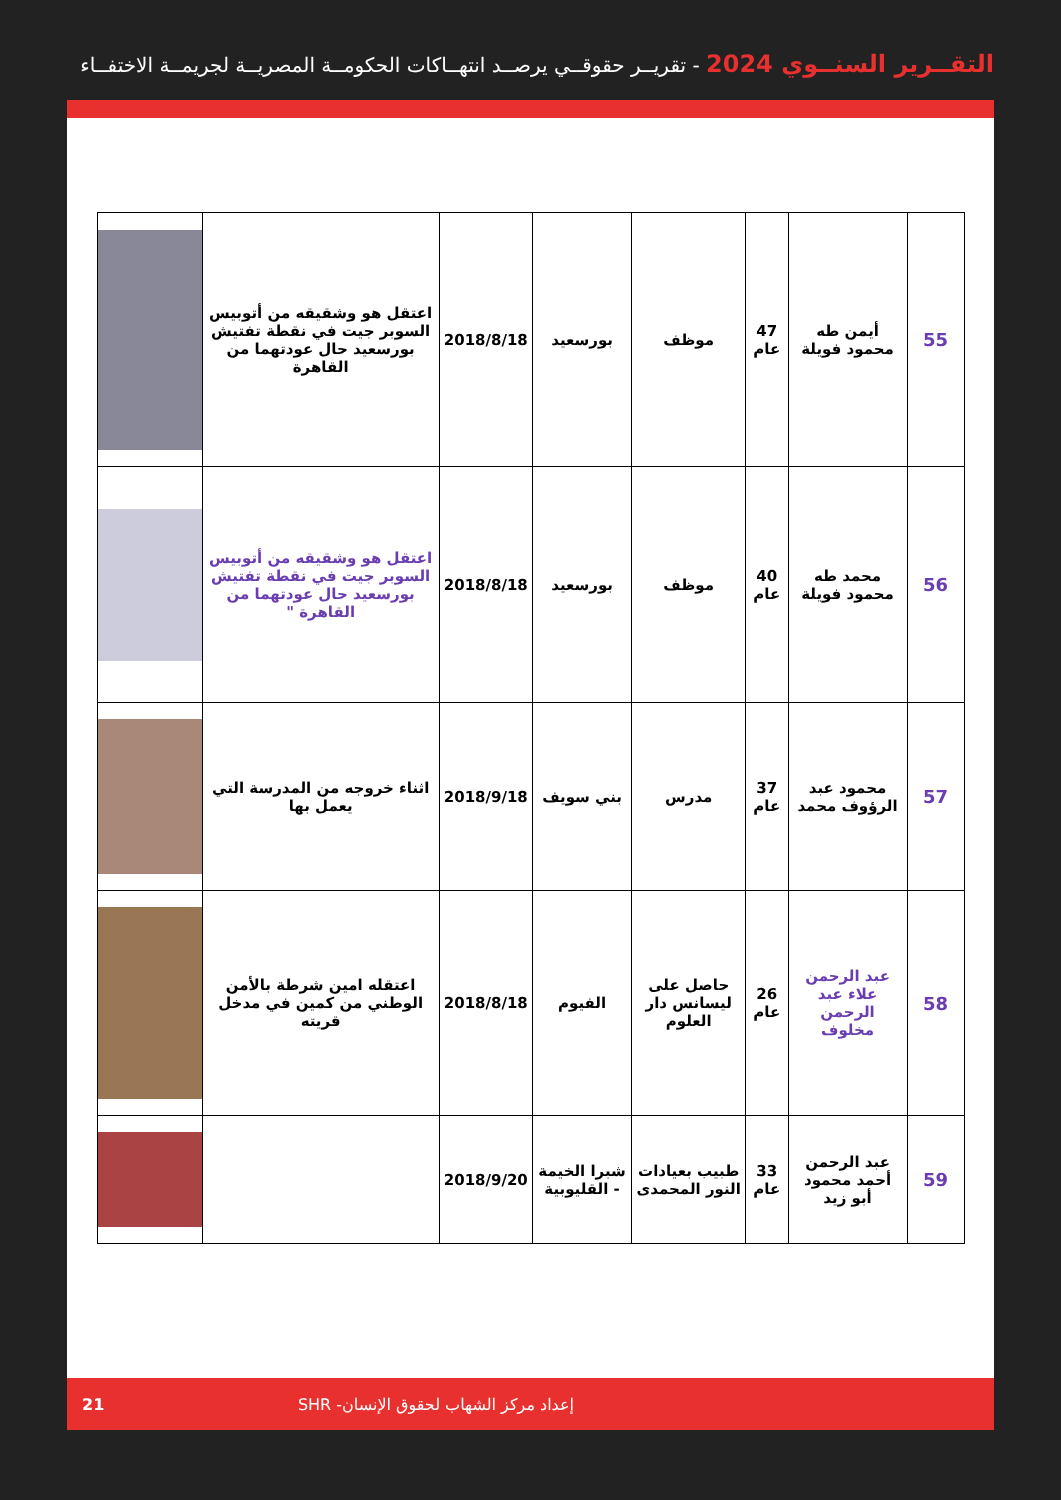التقــرير السنــوي 2024 - تقريــر حقوقــي يرصــد انتهــاكات الحكومــة المصريــة لجريمــة الاختفــاء
| 55 | أيمن طه محمود فويلة | 47 عام | موظف | بورسعيد | 2018/8/18 | اعتقل هو وشقيقه من أتوبيس السوبر جيت في نقطة تفتيش بورسعيد حال عودتهما من القاهرة | |
| 56 | محمد طه محمود فويلة | 40 عام | موظف | بورسعيد | 2018/8/18 | اعتقل هو وشقيقه من أتوبيس السوبر جيت في نقطة تفتيش بورسعيد حال عودتهما من القاهرة " | |
| 57 | محمود عبد الرؤوف محمد | 37 عام | مدرس | بني سويف | 2018/9/18 | اثناء خروجه من المدرسة التي يعمل بها | |
| 58 | عبد الرحمن علاء عبد الرحمن مخلوف | 26 عام | حاصل على ليسانس دار العلوم | الفيوم | 2018/8/18 | اعتقله امين شرطة بالأمن الوطني من كمين في مدخل قريته | |
| 59 | عبد الرحمن أحمد محمود أبو زيد | 33 عام | طبيب بعيادات النور المحمدى | شبرا الخيمة - القليوبية | 2018/9/20 | | |
21 إعداد مركز الشهاب لحقوق الإنسان- SHR